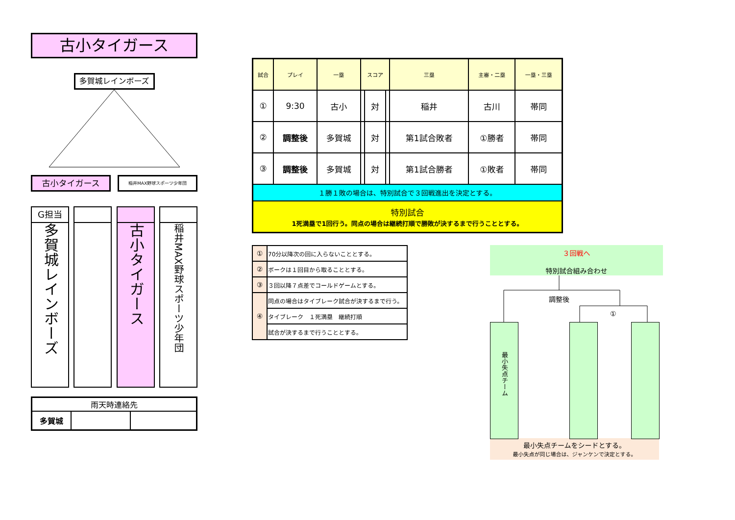古小タイガース
多賀城レインボーズ
古小タイガース
稲井MAX野球スポーツ少年団
G担当
多賀城レインボーズ
古小タイガース
稲井MAX野球スポーツ少年団
| 雨天時連絡先 | | |
| 多賀城 | | |
| 試合 | プレイ | 一塁 | スコア | | | 三塁 | 主審・二塁 | 一塁・三塁 |
| --- | --- | --- | --- | --- | --- | --- | --- | --- |
| ① | 9:30 | 古小 | | 対 | | 稲井 | 古川 | 帯同 |
| ② | 調整後 | 多賀城 | | 対 | | 第1試合敗者 | ①勝者 | 帯同 |
| ③ | 調整後 | 多賀城 | | 対 | | 第1試合勝者 | ①敗者 | 帯同 |
| １勝１敗の場合は、特別試合で３回戦進出を決定とする。 | | | | | | | | |
| 特別試合 1死満塁で1回行う。同点の場合は継続打順で勝敗が決するまで行うこととする。 | | | | | | | | |
| ① | 70分以降次の回に入らないこととする。 |
| ② | ボークは１回目から取ることとする。 |
| ③ | ３回以降７点差でコールドゲームとする。 |
| ④ | 同点の場合はタイブレーク試合が決するまで行う。 |
| | タイブレーク １死満塁 継続打順 |
| | 試合が決するまで行うこととする。 |
３回戦へ
特別試合組み合わせ
調整後
①
最小失点チーム
最小失点チームをシードとする。
最小失点が同じ場合は、ジャンケンで決定とする。